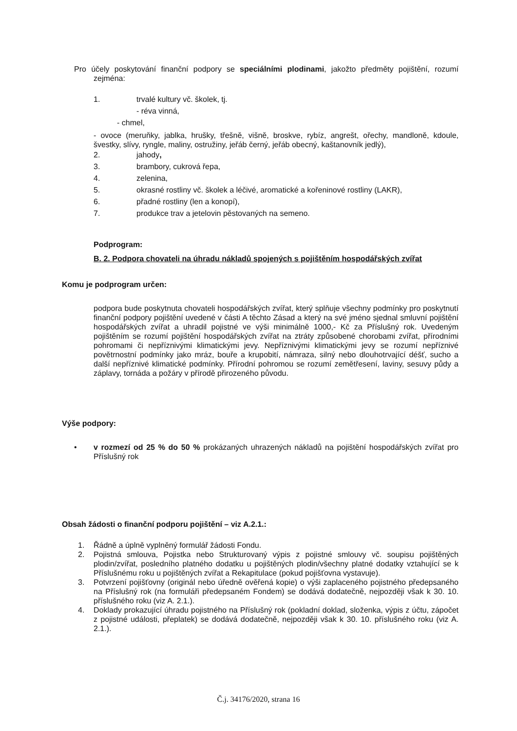Pro účely poskytování finanční podpory se speciálními plodinami, jakožto předměty pojištění, rozumí zejména:
1. trvalé kultury vč. školek, tj.
- réva vinná,
- chmel,
- ovoce (meruňky, jablka, hrušky, třešně, višně, broskve, rybíz, angrešt, ořechy, mandloně, kdoule, švestky, slívy, ryngle, maliny, ostružiny, jeřáb černý, jeřáb obecný, kaštanovník jedlý),
2. jahody,
3. brambory, cukrová řepa,
4. zelenina,
5. okrasné rostliny vč. školek a léčivé, aromatické a kořeninové rostliny (LAKR),
6. přadné rostliny (len a konopí),
7. produkce trav a jetelovin pěstovaných na semeno.
Podprogram:
B. 2. Podpora chovateli na úhradu nákladů spojených s pojištěním hospodářských zvířat
Komu je podprogram určen:
podpora bude poskytnuta chovateli hospodářských zvířat, který splňuje všechny podmínky pro poskytnutí finanční podpory pojištění uvedené v části A těchto Zásad a který na své jméno sjednal smluvní pojištění hospodářských zvířat a uhradil pojistné ve výši minimálně 1000,- Kč za Příslušný rok. Uvedeným pojištěním se rozumí pojištění hospodářských zvířat na ztráty způsobené chorobami zvířat, přírodními pohromami či nepříznivými klimatickými jevy. Nepříznivými klimatickými jevy se rozumí nepříznivé povětrnostní podmínky jako mráz, bouře a krupobití, námraza, silný nebo dlouhotrvající déšť, sucho a další nepříznivé klimatické podmínky. Přírodní pohromou se rozumí zemětřesení, laviny, sesuvy půdy a záplavy, tornáda a požáry v přírodě přirozeného původu.
Výše podpory:
• v rozmezí od 25 % do 50 % prokázaných uhrazených nákladů na pojištění hospodářských zvířat pro Příslušný rok
Obsah žádosti o finanční podporu pojištění – viz A.2.1.:
1. Řádně a úplně vyplněný formulář žádosti Fondu.
2. Pojistná smlouva, Pojistka nebo Strukturovaný výpis z pojistné smlouvy vč. soupisu pojištěných plodin/zvířat, posledního platného dodatku u pojištěných plodin/všechny platné dodatky vztahující se k Příslušnému roku u pojištěných zvířat a Rekapitulace (pokud pojišťovna vystavuje).
3. Potvrzení pojišťovny (originál nebo úředně ověřená kopie) o výši zaplaceného pojistného předepsaného na Příslušný rok (na formuláři předepsaném Fondem) se dodává dodatečně, nejpozději však k 30. 10. příslušného roku (viz A. 2.1.).
4. Doklady prokazující úhradu pojistného na Příslušný rok (pokladní doklad, složenka, výpis z účtu, zápočet z pojistné události, přeplatek) se dodává dodatečně, nejpozději však k 30. 10. příslušného roku (viz A. 2.1.).
Č.j. 34176/2020, strana 16